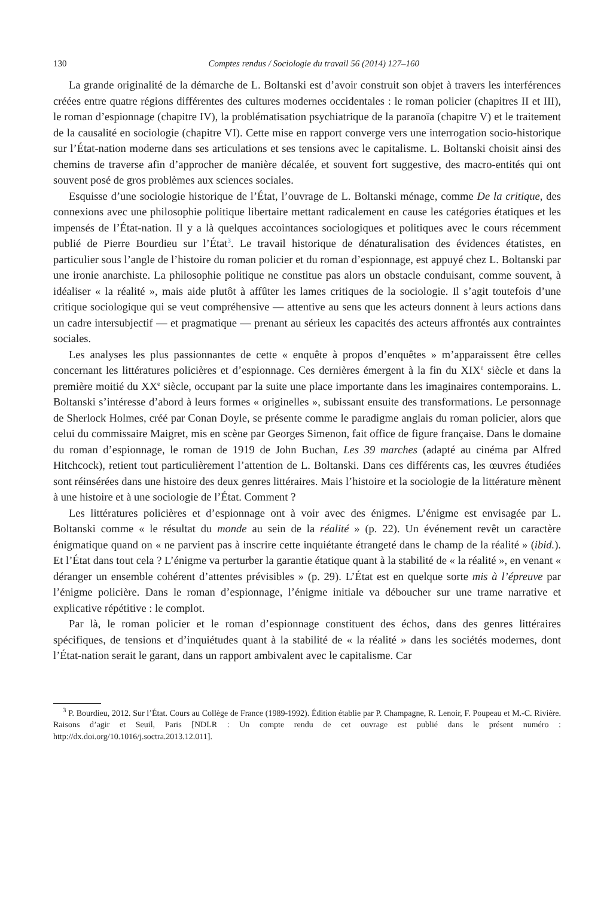130 Comptes rendus / Sociologie du travail 56 (2014) 127–160
La grande originalité de la démarche de L. Boltanski est d’avoir construit son objet à travers les interférences créées entre quatre régions différentes des cultures modernes occidentales : le roman policier (chapitres II et III), le roman d’espionnage (chapitre IV), la problématisation psychiatrique de la paranoïa (chapitre V) et le traitement de la causalité en sociologie (chapitre VI). Cette mise en rapport converge vers une interrogation socio-historique sur l’État-nation moderne dans ses articulations et ses tensions avec le capitalisme. L. Boltanski choisit ainsi des chemins de traverse afin d’approcher de manière décalée, et souvent fort suggestive, des macro-entités qui ont souvent posé de gros problèmes aux sciences sociales.
Esquisse d’une sociologie historique de l’État, l’ouvrage de L. Boltanski ménage, comme De la critique, des connexions avec une philosophie politique libertaire mettant radicalement en cause les catégories étatiques et les impensés de l’État-nation. Il y a là quelques accointances sociologiques et politiques avec le cours récemment publié de Pierre Bourdieu sur l’État<sup>3</sup>. Le travail historique de dénaturalisation des évidences étatistes, en particulier sous l’angle de l’histoire du roman policier et du roman d’espionnage, est appuyé chez L. Boltanski par une ironie anarchiste. La philosophie politique ne constitue pas alors un obstacle conduisant, comme souvent, à idéaliser « la réalité », mais aide plutôt à affûter les lames critiques de la sociologie. Il s’agit toutefois d’une critique sociologique qui se veut compréhensive — attentive au sens que les acteurs donnent à leurs actions dans un cadre intersubjectif — et pragmatique — prenant au sérieux les capacités des acteurs affrontés aux contraintes sociales.
Les analyses les plus passionnantes de cette « enquête à propos d’enquêtes » m’apparaissent être celles concernant les littératures policières et d’espionnage. Ces dernières émergent à la fin du XIX<sup>e</sup> siècle et dans la première moitié du XX<sup>e</sup> siècle, occupant par la suite une place importante dans les imaginaires contemporains. L. Boltanski s’intéresse d’abord à leurs formes « originelles », subissant ensuite des transformations. Le personnage de Sherlock Holmes, créé par Conan Doyle, se présente comme le paradigme anglais du roman policier, alors que celui du commissaire Maigret, mis en scène par Georges Simenon, fait office de figure française. Dans le domaine du roman d’espionnage, le roman de 1919 de John Buchan, Les 39 marches (adapté au cinéma par Alfred Hitchcock), retient tout particulièrement l’attention de L. Boltanski. Dans ces différents cas, les œuvres étudiées sont réinsérées dans une histoire des deux genres littéraires. Mais l’histoire et la sociologie de la littérature mènent à une histoire et à une sociologie de l’État. Comment ?
Les littératures policières et d’espionnage ont à voir avec des énigmes. L’énigme est envisagée par L. Boltanski comme « le résultat du monde au sein de la réalité » (p. 22). Un événement revêt un caractère énigmatique quand on « ne parvient pas à inscrire cette inquiétante étrangeté dans le champ de la réalité » (ibid.). Et l’État dans tout cela ? L’énigme va perturber la garantie étatique quant à la stabilité de « la réalité », en venant « déranger un ensemble cohérent d’attentes prévisibles » (p. 29). L’État est en quelque sorte mis à l’épreuve par l’énigme policière. Dans le roman d’espionnage, l’énigme initiale va déboucher sur une trame narrative et explicative répétitive : le complot.
Par là, le roman policier et le roman d’espionnage constituent des échos, dans des genres littéraires spécifiques, de tensions et d’inquiétudes quant à la stabilité de « la réalité » dans les sociétés modernes, dont l’État-nation serait le garant, dans un rapport ambivalent avec le capitalisme. Car
<sup>3</sup> P. Bourdieu, 2012. Sur l’État. Cours au Collège de France (1989-1992). Édition établie par P. Champagne, R. Lenoir, F. Poupeau et M.-C. Rivière. Raisons d’agir et Seuil, Paris [NDLR : Un compte rendu de cet ouvrage est publié dans le présent numéro : http://dx.doi.org/10.1016/j.soctra.2013.12.011].